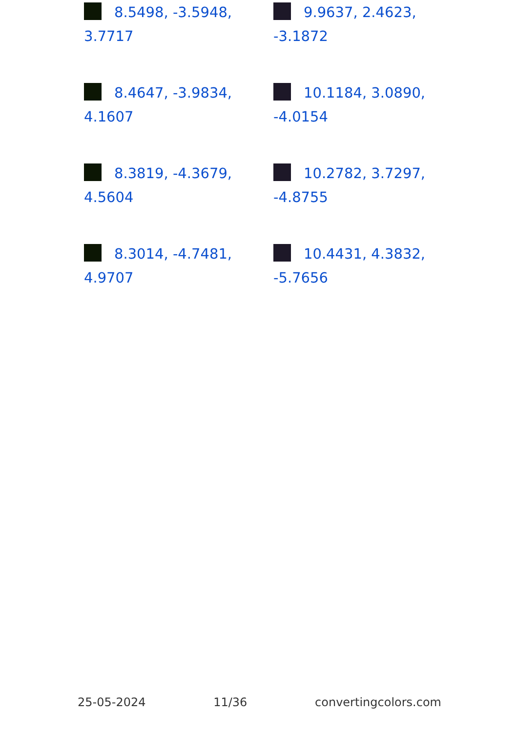8.5498, -3.5948,
3.7717
9.9637, 2.4623,
-3.1872
8.4647, -3.9834,
4.1607
10.1184, 3.0890,
-4.0154
8.3819, -4.3679,
4.5604
10.2782, 3.7297,
-4.8755
8.3014, -4.7481,
4.9707
10.4431, 4.3832,
-5.7656
25-05-2024 11/36 convertingcolors.com